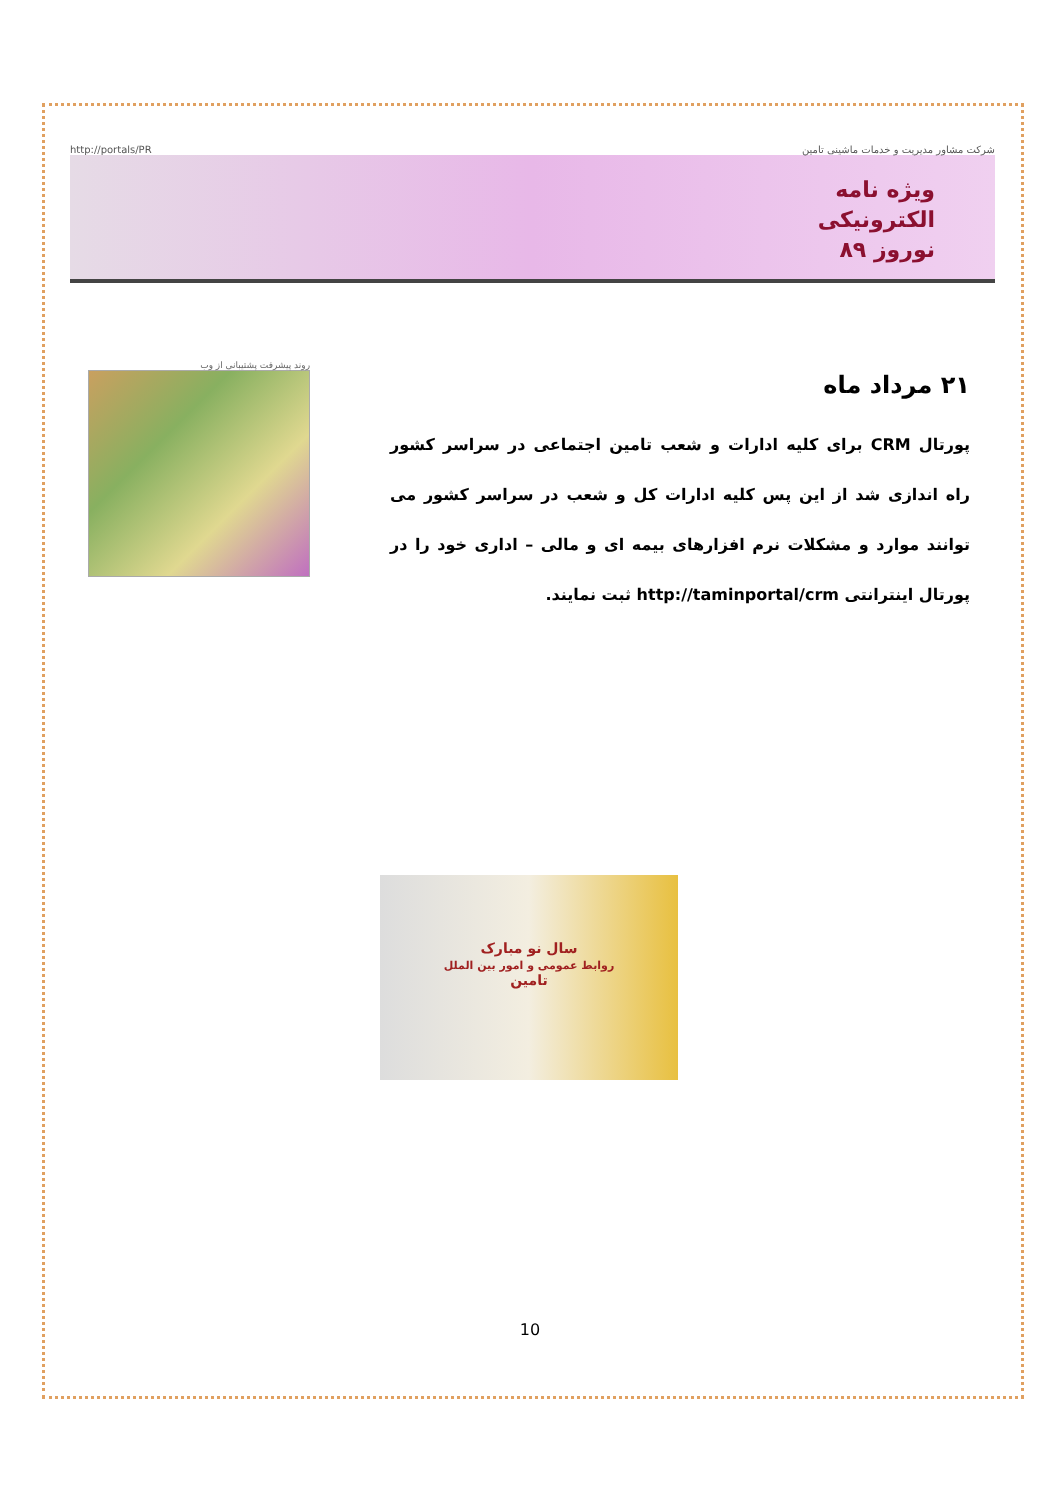http://portals/PR شرکت مشاور مدیریت و خدمات ماشینی تامین
ویژه نامه
الکترونیکی
نوروز ۸۹
روند پیشرفت پشتیبانی از وب
۲۱ مرداد ماه
پورتال CRM برای کلیه ادارات و شعب تامین اجتماعی در سراسر کشور راه اندازی شد از این پس کلیه ادارات کل و شعب در سراسر کشور می توانند موارد و مشکلات نرم افزارهای بیمه ای و مالی – اداری خود را در پورتال اینترانتی http://taminportal/crm ثبت نمایند.
سال نو مبارک
روابط عمومی و امور بین الملل
تامین
10